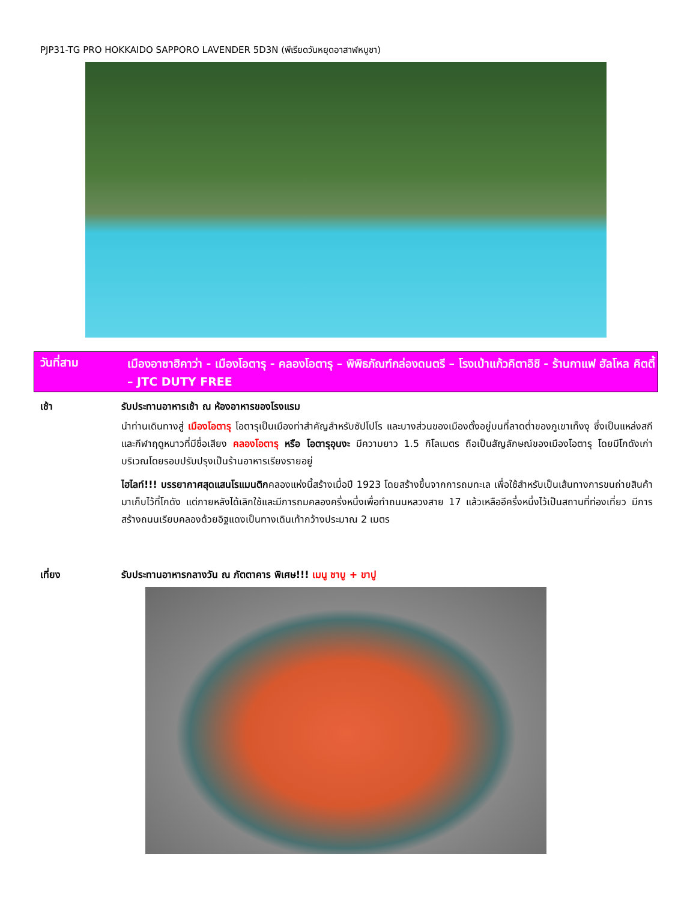PJP31-TG PRO HOKKAIDO SAPPORO LAVENDER 5D3N (พีเรียดวันหยุดอาสาฬหบูชา)
วันที่สาม
เมืองอาซาฮิคาว่า - เมืองโอตารุ - คลองโอตารุ – พิพิธภัณฑ์กล่องดนตรี – โรงเป่าแก้วคิตาอิชิ - ร้านกาแฟ ฮัลโหล คิตตี้ – JTC DUTY FREE
เช้า รับประทานอาหารเช้า ณ ห้องอาหารของโรงแรม
นำท่านเดินทางสู่ เมืองโอตารุ โอตารุเป็นเมืองท่าสำคัญสำหรับซัปโปโร และบางส่วนของเมืองตั้งอยู่บนที่ลาดต่ำของภูเขาเท็งงุ ซึ่งเป็นแหล่งสกีและกีฬาฤดูหนาวที่มีชื่อเสียง คลองโอตารุ หรือ โอตารุอุนงะ มีความยาว 1.5 กิโลเมตร ถือเป็นสัญลักษณ์ของเมืองโอตารุ โดยมีโกดังเก่าบริเวณโดยรอบปรับปรุงเป็นร้านอาหารเรียงรายอยู่
ไฮไลท์!!! บรรยากาศสุดแสนโรแมนติกคลองแห่งนี้สร้างเมื่อปี 1923 โดยสร้างขึ้นจากการถมทะเล เพื่อใช้สำหรับเป็นเส้นทางการขนถ่ายสินค้ามาเก็บไว้ที่โกดัง แต่ภายหลังได้เลิกใช้และมีการถมคลองครึ่งหนึ่งเพื่อทำถนนหลวงสาย 17 แล้วเหลืออีครึ่งหนึ่งไว้เป็นสถานที่ท่องเที่ยว มีการสร้างถนนเรียบคลองด้วยอิฐแดงเป็นทางเดินเท้ากว้างประมาณ 2 เมตร
เที่ยง รับประทานอาหารกลางวัน ณ ภัตตาคาร พิเศษ!!! เมนู ชาบู + ขาปู